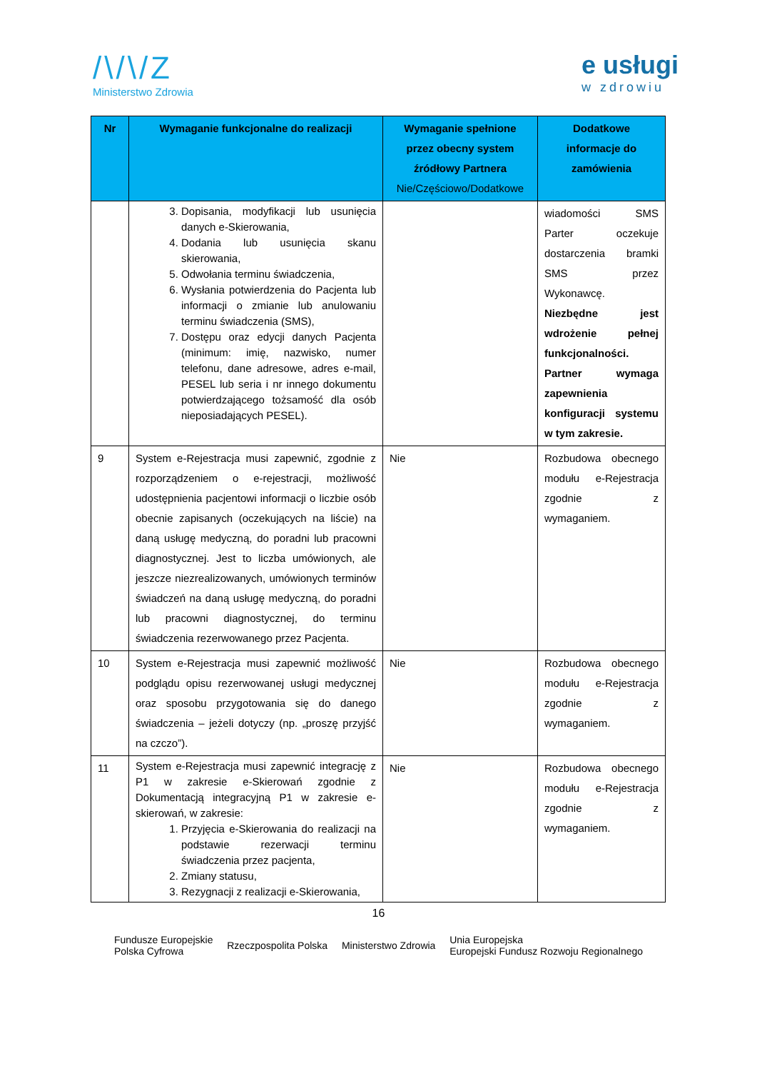/\/\/Z
Ministerstwo Zdrowia
e usługi
w zdrowiu
| Nr | Wymaganie funkcjonalne do realizacji | Wymaganie spełnione przez obecny system źródłowy Partnera Nie/Częściowo/Dodatkowe | Dodatkowe informacje do zamówienia |
| --- | --- | --- | --- |
| | 3. Dopisania, modyfikacji lub usunięcia danych e-Skierowania, 4. Dodania lub usunięcia skanu skierowania, 5. Odwołania terminu świadczenia, 6. Wysłania potwierdzenia do Pacjenta lub informacji o zmianie lub anulowaniu terminu świadczenia (SMS), 7. Dostępu oraz edycji danych Pacjenta (minimum: imię, nazwisko, numer telefonu, dane adresowe, adres e-mail, PESEL lub seria i nr innego dokumentu potwierdzającego tożsamość dla osób nieposiadających PESEL). | | wiadomości SMS Parter oczekuje dostarczenia bramki SMS przez Wykonawcę. Niezbędne jest wdrożenie pełnej funkcjonalności. Partner wymaga zapewnienia konfiguracji systemu w tym zakresie. |
| 9 | System e-Rejestracja musi zapewnić, zgodnie z rozporządzeniem o e-rejestracji, możliwość udostępnienia pacjentowi informacji o liczbie osób obecnie zapisanych (oczekujących na liście) na daną usługę medyczną, do poradni lub pracowni diagnostycznej. Jest to liczba umówionych, ale jeszcze niezrealizowanych, umówionych terminów świadczeń na daną usługę medyczną, do poradni lub pracowni diagnostycznej, do terminu świadczenia rezerwowanego przez Pacjenta. | Nie | Rozbudowa obecnego modułu e-Rejestracja zgodnie z wymaganiem. |
| 10 | System e-Rejestracja musi zapewnić możliwość podglądu opisu rezerwowanej usługi medycznej oraz sposobu przygotowania się do danego świadczenia – jeżeli dotyczy (np. „proszę przyjść na czczo”). | Nie | Rozbudowa obecnego modułu e-Rejestracja zgodnie z wymaganiem. |
| 11 | System e-Rejestracja musi zapewnić integrację z P1 w zakresie e-Skierowań zgodnie z Dokumentacją integracyjną P1 w zakresie e-skierowań, w zakresie: 1. Przyjęcia e-Skierowania do realizacji na podstawie rezerwacji terminu świadczenia przez pacjenta, 2. Zmiany statusu, 3. Rezygnacji z realizacji e-Skierowania, | Nie | Rozbudowa obecnego modułu e-Rejestracja zgodnie z wymaganiem. |
16
Fundusze Europejskie
Polska Cyfrowa
Rzeczpospolita Polska Ministerstwo Zdrowia
Unia Europejska
Europejski Fundusz Rozwoju Regionalnego